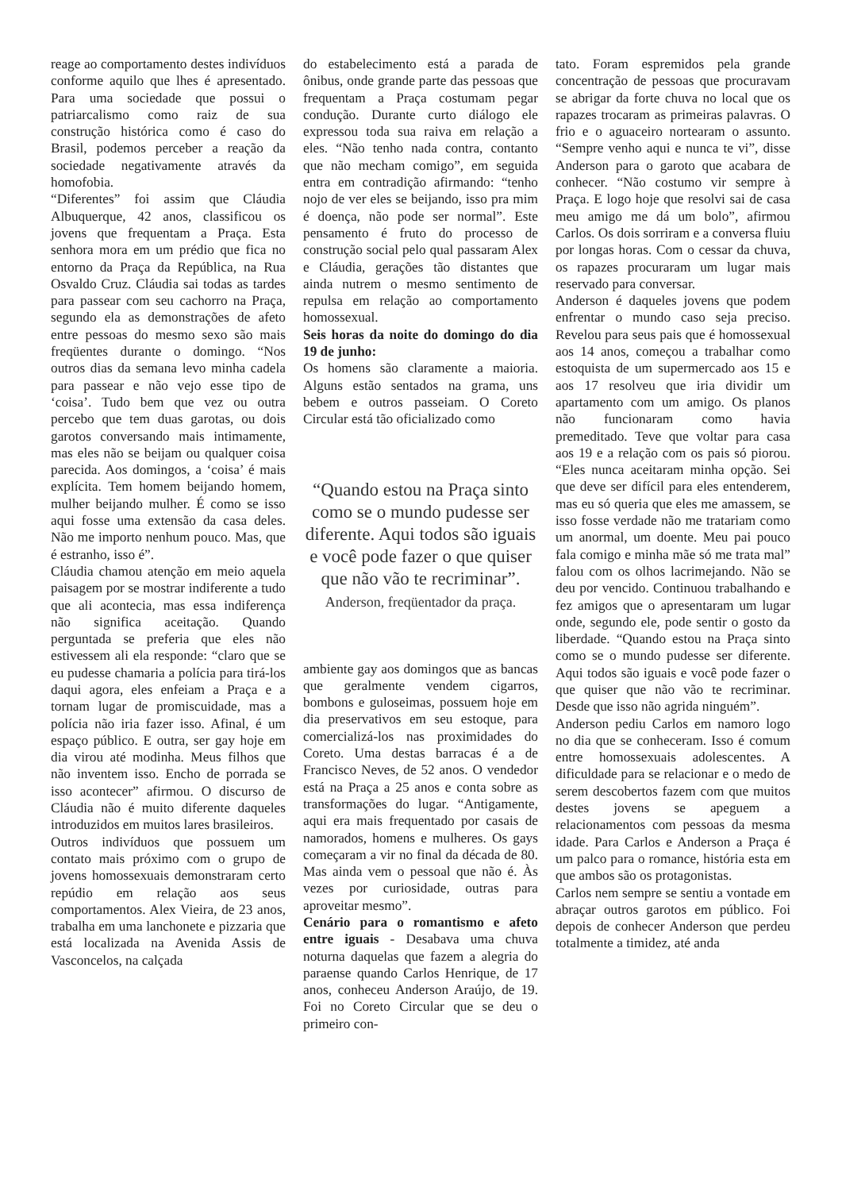reage ao comportamento destes indivíduos conforme aquilo que lhes é apresentado. Para uma sociedade que possui o patriarcalismo como raiz de sua construção histórica como é caso do Brasil, podemos perceber a reação da sociedade negativamente através da homofobia.
“Diferentes” foi assim que Cláudia Albuquerque, 42 anos, classificou os jovens que frequentam a Praça. Esta senhora mora em um prédio que fica no entorno da Praça da República, na Rua Osvaldo Cruz. Cláudia sai todas as tardes para passear com seu cachorro na Praça, segundo ela as demonstrações de afeto entre pessoas do mesmo sexo são mais freqüentes durante o domingo. “Nos outros dias da semana levo minha cadela para passear e não vejo esse tipo de ‘coisa’. Tudo bem que vez ou outra percebo que tem duas garotas, ou dois garotos conversando mais intimamente, mas eles não se beijam ou qualquer coisa parecida. Aos domingos, a ‘coisa’ é mais explícita. Tem homem beijando homem, mulher beijando mulher. É como se isso aqui fosse uma extensão da casa deles. Não me importo nenhum pouco. Mas, que é estranho, isso é”.
Cláudia chamou atenção em meio aquela paisagem por se mostrar indiferente a tudo que ali acontecia, mas essa indiferença não significa aceitação. Quando perguntada se preferia que eles não estivessem ali ela responde: “claro que se eu pudesse chamaria a polícia para tirá-los daqui agora, eles enfeiam a Praça e a tornam lugar de promiscuidade, mas a polícia não iria fazer isso. Afinal, é um espaço público. E outra, ser gay hoje em dia virou até modinha. Meus filhos que não inventem isso. Encho de porrada se isso acontecer” afirmou. O discurso de Cláudia não é muito diferente daqueles introduzidos em muitos lares brasileiros.
Outros indivíduos que possuem um contato mais próximo com o grupo de jovens homossexuais demonstraram certo repúdio em relação aos seus comportamentos. Alex Vieira, de 23 anos, trabalha em uma lanchonete e pizzaria que está localizada na Avenida Assis de Vasconcelos, na calçada
do estabelecimento está a parada de ônibus, onde grande parte das pessoas que frequentam a Praça costumam pegar condução. Durante curto diálogo ele expressou toda sua raiva em relação a eles. “Não tenho nada contra, contanto que não mecham comigo”, em seguida entra em contradição afirmando: “tenho nojo de ver eles se beijando, isso pra mim é doença, não pode ser normal”. Este pensamento é fruto do processo de construção social pelo qual passaram Alex e Cláudia, gerações tão distantes que ainda nutrem o mesmo sentimento de repulsa em relação ao comportamento homossexual.
Seis horas da noite do domingo do dia 19 de junho:
Os homens são claramente a maioria. Alguns estão sentados na grama, uns bebem e outros passeiam. O Coreto Circular está tão oficializado como
“Quando estou na Praça sinto como se o mundo pudesse ser diferente. Aqui todos são iguais e você pode fazer o que quiser que não vão te recriminar”. Anderson, freqüentador da praça.
ambiente gay aos domingos que as bancas que geralmente vendem cigarros, bombons e guloseimas, possuem hoje em dia preservativos em seu estoque, para comercializá-los nas proximidades do Coreto. Uma destas barracas é a de Francisco Neves, de 52 anos. O vendedor está na Praça a 25 anos e conta sobre as transformações do lugar. “Antigamente, aqui era mais frequentado por casais de namorados, homens e mulheres. Os gays começaram a vir no final da década de 80. Mas ainda vem o pessoal que não é. Às vezes por curiosidade, outras para aproveitar mesmo”.
Cenário para o romantismo e afeto entre iguais - Desabava uma chuva noturna daquelas que fazem a alegria do paraense quando Carlos Henrique, de 17 anos, conheceu Anderson Araújo, de 19. Foi no Coreto Circular que se deu o primeiro con-
tato. Foram espremidos pela grande concentração de pessoas que procuravam se abrigar da forte chuva no local que os rapazes trocaram as primeiras palavras. O frio e o aguaceiro nortearam o assunto. “Sempre venho aqui e nunca te vi”, disse Anderson para o garoto que acabara de conhecer. “Não costumo vir sempre à Praça. E logo hoje que resolvi sai de casa meu amigo me dá um bolo”, afirmou Carlos. Os dois sorriram e a conversa fluiu por longas horas. Com o cessar da chuva, os rapazes procuraram um lugar mais reservado para conversar.
Anderson é daqueles jovens que podem enfrentar o mundo caso seja preciso. Revelou para seus pais que é homossexual aos 14 anos, começou a trabalhar como estoquista de um supermercado aos 15 e aos 17 resolveu que iria dividir um apartamento com um amigo. Os planos não funcionaram como havia premeditado. Teve que voltar para casa aos 19 e a relação com os pais só piorou. “Eles nunca aceitaram minha opção. Sei que deve ser difícil para eles entenderem, mas eu só queria que eles me amassem, se isso fosse verdade não me tratariam como um anormal, um doente. Meu pai pouco fala comigo e minha mãe só me trata mal” falou com os olhos lacrimejando. Não se deu por vencido. Continuou trabalhando e fez amigos que o apresentaram um lugar onde, segundo ele, pode sentir o gosto da liberdade. “Quando estou na Praça sinto como se o mundo pudesse ser diferente. Aqui todos são iguais e você pode fazer o que quiser que não vão te recriminar. Desde que isso não agrida ninguém”.
Anderson pediu Carlos em namoro logo no dia que se conheceram. Isso é comum entre homossexuais adolescentes. A dificuldade para se relacionar e o medo de serem descobertos fazem com que muitos destes jovens se apeguem a relacionamentos com pessoas da mesma idade. Para Carlos e Anderson a Praça é um palco para o romance, história esta em que ambos são os protagonistas.
Carlos nem sempre se sentiu a vontade em abraçar outros garotos em público. Foi depois de conhecer Anderson que perdeu totalmente a timidez, até anda